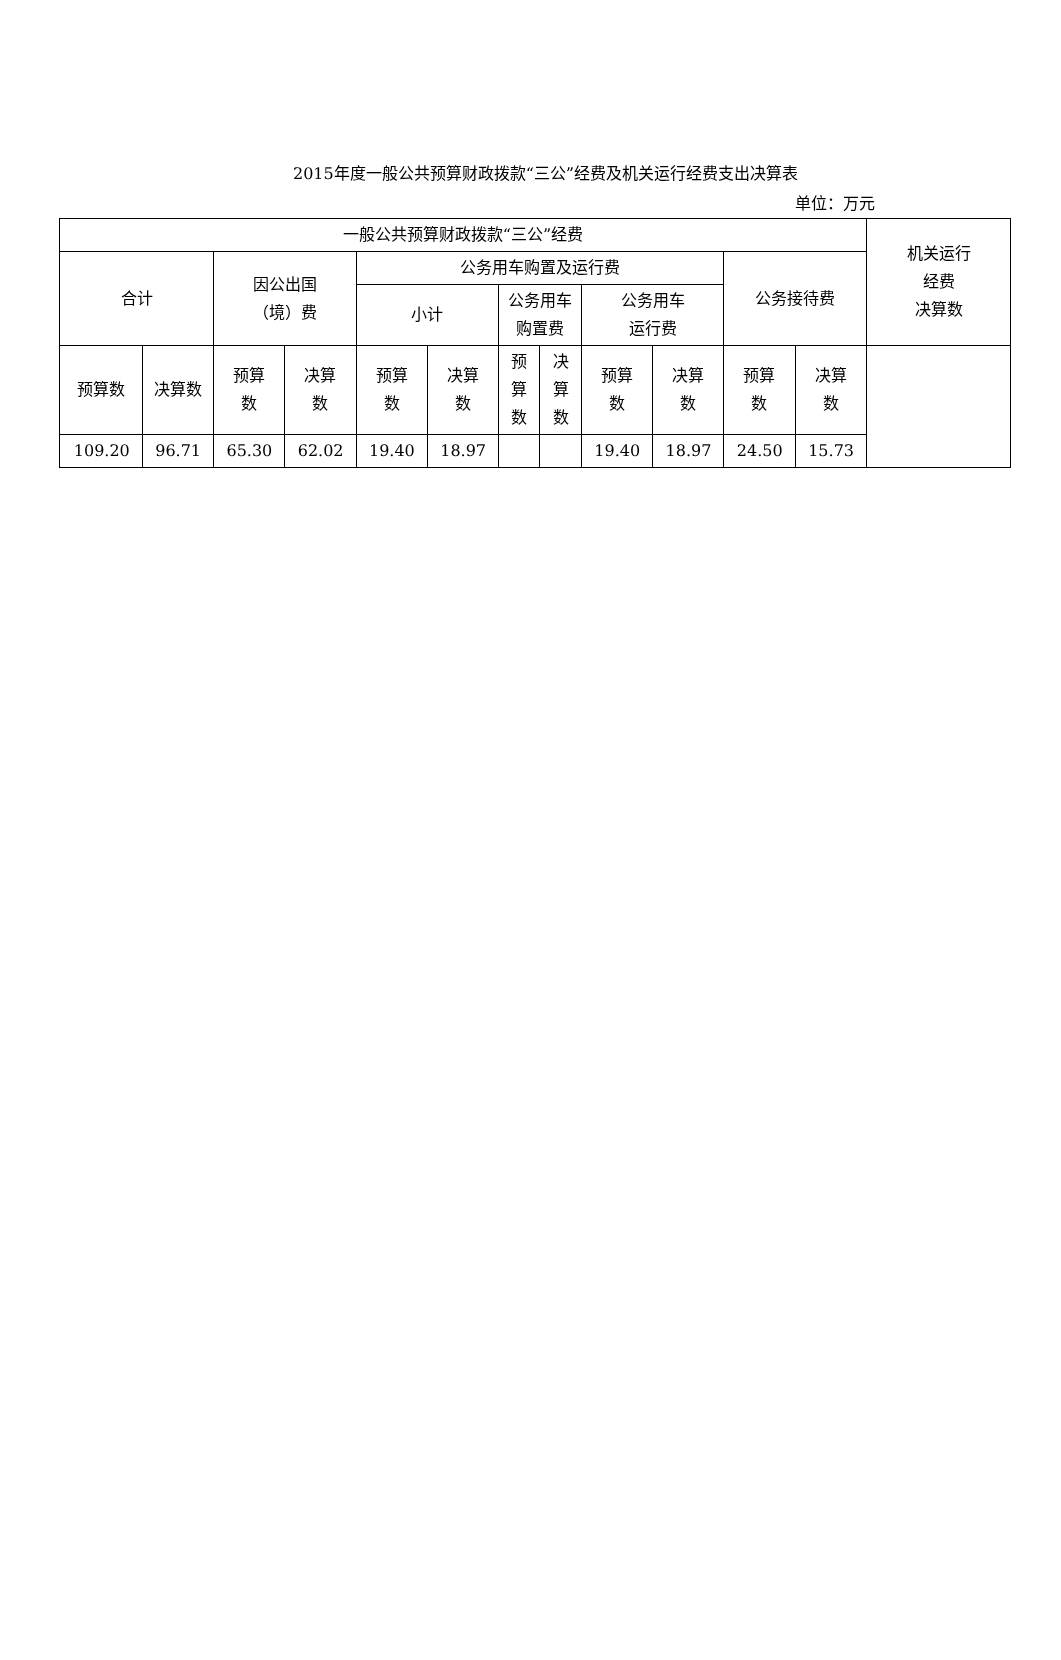2015年度一般公共预算财政拨款“三公”经费及机关运行经费支出决算表
单位：万元
| 一般公共预算财政拨款“三公”经费 | | | | | | | | | | | | 机关运行 经费 决算数 |
| --- | --- | --- | --- | --- | --- | --- | --- | --- | --- | --- | --- | --- |
| 合计 | | 因公出国 （境）费 | | 公务用车购置及运行费 | | | | | | 公务接待费 | | |
| | | | | 小计 | | 公务用车 购置费 | | 公务用车 运行费 | | | | |
| 预算数 | 决算数 | 预算 数 | 决算 数 | 预算 数 | 决算 数 | 预 算 数 | 决 算 数 | 预算 数 | 决算 数 | 预算 数 | 决算 数 | |
| 109.20 | 96.71 | 65.30 | 62.02 | 19.40 | 18.97 | | | 19.40 | 18.97 | 24.50 | 15.73 | |